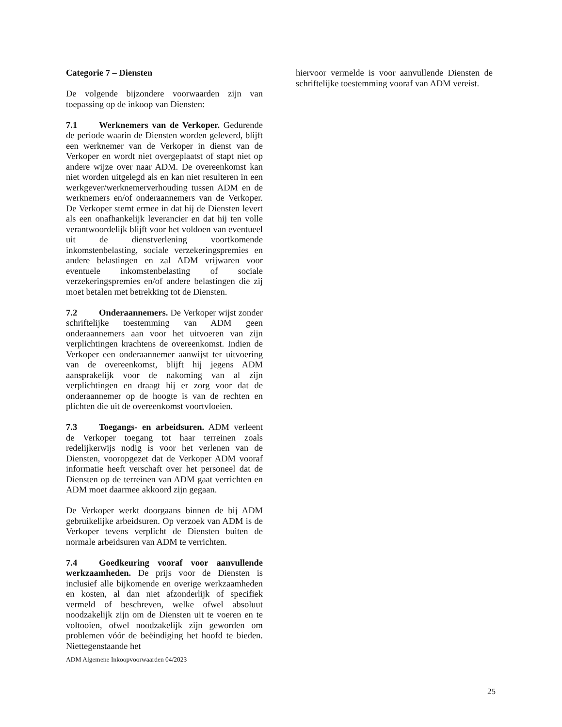Categorie 7 – Diensten
De volgende bijzondere voorwaarden zijn van toepassing op de inkoop van Diensten:
7.1 Werknemers van de Verkoper. Gedurende de periode waarin de Diensten worden geleverd, blijft een werknemer van de Verkoper in dienst van de Verkoper en wordt niet overgeplaatst of stapt niet op andere wijze over naar ADM. De overeenkomst kan niet worden uitgelegd als en kan niet resulteren in een werkgever/werknemerverhouding tussen ADM en de werknemers en/of onderaannemers van de Verkoper. De Verkoper stemt ermee in dat hij de Diensten levert als een onafhankelijk leverancier en dat hij ten volle verantwoordelijk blijft voor het voldoen van eventueel uit de dienstverlening voortkomende inkomstenbelasting, sociale verzekeringspremies en andere belastingen en zal ADM vrijwaren voor eventuele inkomstenbelasting of sociale verzekeringspremies en/of andere belastingen die zij moet betalen met betrekking tot de Diensten.
7.2 Onderaannemers. De Verkoper wijst zonder schriftelijke toestemming van ADM geen onderaannemers aan voor het uitvoeren van zijn verplichtingen krachtens de overeenkomst. Indien de Verkoper een onderaannemer aanwijst ter uitvoering van de overeenkomst, blijft hij jegens ADM aansprakelijk voor de nakoming van al zijn verplichtingen en draagt hij er zorg voor dat de onderaannemer op de hoogte is van de rechten en plichten die uit de overeenkomst voortvloeien.
7.3 Toegangs- en arbeidsuren. ADM verleent de Verkoper toegang tot haar terreinen zoals redelijkerwijs nodig is voor het verlenen van de Diensten, vooropgezet dat de Verkoper ADM vooraf informatie heeft verschaft over het personeel dat de Diensten op de terreinen van ADM gaat verrichten en ADM moet daarmee akkoord zijn gegaan.
De Verkoper werkt doorgaans binnen de bij ADM gebruikelijke arbeidsuren. Op verzoek van ADM is de Verkoper tevens verplicht de Diensten buiten de normale arbeidsuren van ADM te verrichten.
7.4 Goedkeuring vooraf voor aanvullende werkzaamheden. De prijs voor de Diensten is inclusief alle bijkomende en overige werkzaamheden en kosten, al dan niet afzonderlijk of specifiek vermeld of beschreven, welke ofwel absoluut noodzakelijk zijn om de Diensten uit te voeren en te voltooien, ofwel noodzakelijk zijn geworden om problemen vóór de beëindiging het hoofd te bieden. Niettegenstaande het
hiervoor vermelde is voor aanvullende Diensten de schriftelijke toestemming vooraf van ADM vereist.
ADM Algemene Inkoopvoorwaarden 04/2023
25